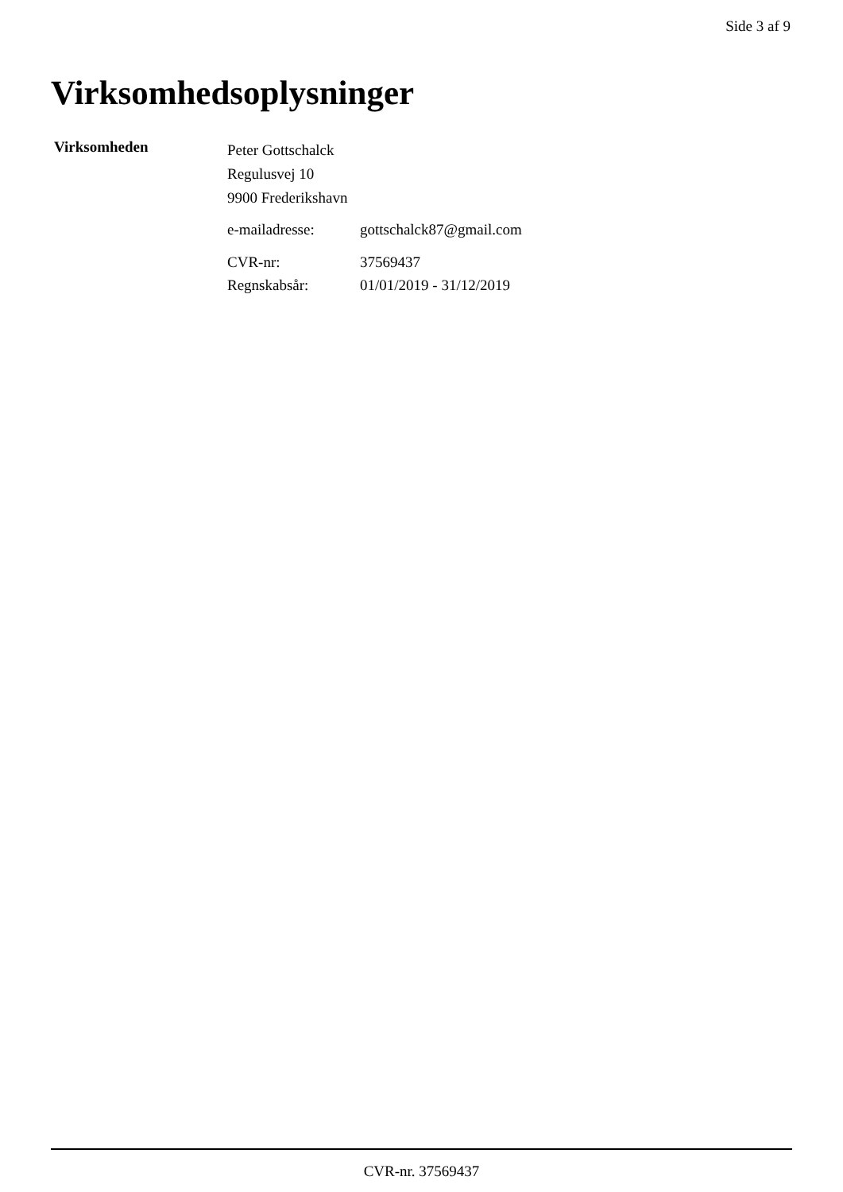Side 3 af 9
Virksomhedsoplysninger
Virksomheden
Peter Gottschalck
Regulusvej 10
9900 Frederikshavn
| e-mailadresse: | gottschalck87@gmail.com |
| CVR-nr: | 37569437 |
| Regnskabsår: | 01/01/2019 - 31/12/2019 |
CVR-nr. 37569437